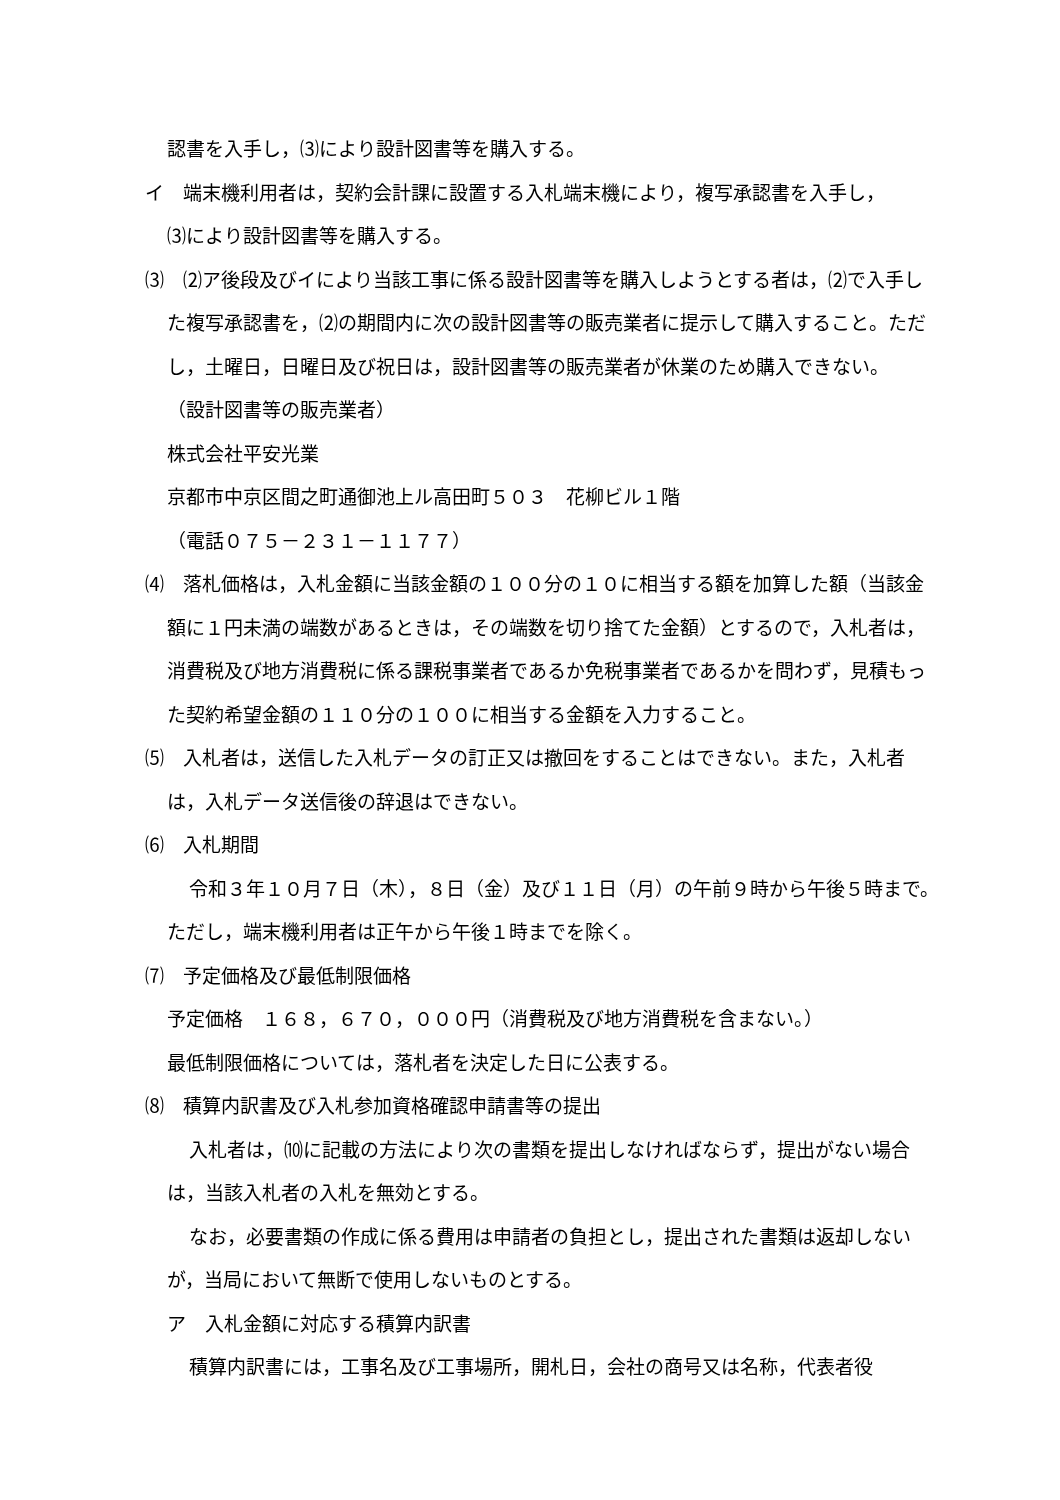認書を入手し，⑶により設計図書等を購入する。
イ　端末機利用者は，契約会計課に設置する入札端末機により，複写承認書を入手し，
⑶により設計図書等を購入する。
⑶　⑵ア後段及びイにより当該工事に係る設計図書等を購入しようとする者は，⑵で入手した複写承認書を，⑵の期間内に次の設計図書等の販売業者に提示して購入すること。ただし，土曜日，日曜日及び祝日は，設計図書等の販売業者が休業のため購入できない。
（設計図書等の販売業者）
株式会社平安光業
京都市中京区間之町通御池上ル高田町５０３　花柳ビル１階
（電話０７５－２３１－１１７７）
⑷　落札価格は，入札金額に当該金額の１００分の１０に相当する額を加算した額（当該金額に１円未満の端数があるときは，その端数を切り捨てた金額）とするので，入札者は，消費税及び地方消費税に係る課税事業者であるか免税事業者であるかを問わず，見積もった契約希望金額の１１０分の１００に相当する金額を入力すること。
⑸　入札者は，送信した入札データの訂正又は撤回をすることはできない。また，入札者は，入札データ送信後の辞退はできない。
⑹　入札期間
令和３年１０月７日（木），８日（金）及び１１日（月）の午前９時から午後５時まで。ただし，端末機利用者は正午から午後１時までを除く。
⑺　予定価格及び最低制限価格
予定価格　１６８，６７０，０００円（消費税及び地方消費税を含まない。）
最低制限価格については，落札者を決定した日に公表する。
⑻　積算内訳書及び入札参加資格確認申請書等の提出
入札者は，⑽に記載の方法により次の書類を提出しなければならず，提出がない場合は，当該入札者の入札を無効とする。
なお，必要書類の作成に係る費用は申請者の負担とし，提出された書類は返却しないが，当局において無断で使用しないものとする。
ア　入札金額に対応する積算内訳書
積算内訳書には，工事名及び工事場所，開札日，会社の商号又は名称，代表者役